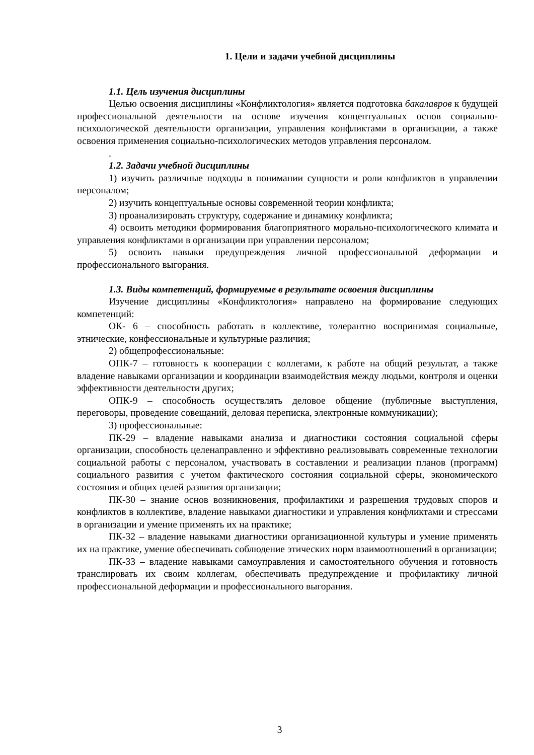1. Цели и задачи учебной дисциплины
1.1. Цель изучения дисциплины
Целью освоения дисциплины «Конфликтология» является подготовка бакалавров к будущей профессиональной деятельности на основе изучения концептуальных основ социально-психологической деятельности организации, управления конфликтами в организации, а также освоения применения социально-психологических методов управления персоналом.
.
1.2. Задачи учебной дисциплины
1) изучить различные подходы в понимании сущности и роли конфликтов в управлении персоналом;
2) изучить концептуальные основы современной теории конфликта;
3) проанализировать структуру, содержание и динамику конфликта;
4) освоить методики формирования благоприятного морально-психологического климата и управления конфликтами в организации при управлении персоналом;
5) освоить навыки предупреждения личной профессиональной деформации и профессионального выгорания.
1.3. Виды компетенций, формируемые в результате освоения дисциплины
Изучение дисциплины «Конфликтология» направлено на формирование следующих компетенций:
ОК- 6 – способность работать в коллективе, толерантно воспринимая социальные, этнические, конфессиональные и культурные различия;
2) общепрофессиональные:
ОПК-7 – готовность к кооперации с коллегами, к работе на общий результат, а также владение навыками организации и координации взаимодействия между людьми, контроля и оценки эффективности деятельности других;
ОПК-9 – способность осуществлять деловое общение (публичные выступления, переговоры, проведение совещаний, деловая переписка, электронные коммуникации);
3) профессиональные:
ПК-29 – владение навыками анализа и диагностики состояния социальной сферы организации, способность целенаправленно и эффективно реализовывать современные технологии социальной работы с персоналом, участвовать в составлении и реализации планов (программ) социального развития с учетом фактического состояния социальной сферы, экономического состояния и общих целей развития организации;
ПК-30 – знание основ возникновения, профилактики и разрешения трудовых споров и конфликтов в коллективе, владение навыками диагностики и управления конфликтами и стрессами в организации и умение применять их на практике;
ПК-32 – владение навыками диагностики организационной культуры и умение применять их на практике, умение обеспечивать соблюдение этических норм взаимоотношений в организации;
ПК-33 – владение навыками самоуправления и самостоятельного обучения и готовность транслировать их своим коллегам, обеспечивать предупреждение и профилактику личной профессиональной деформации и профессионального выгорания.
3